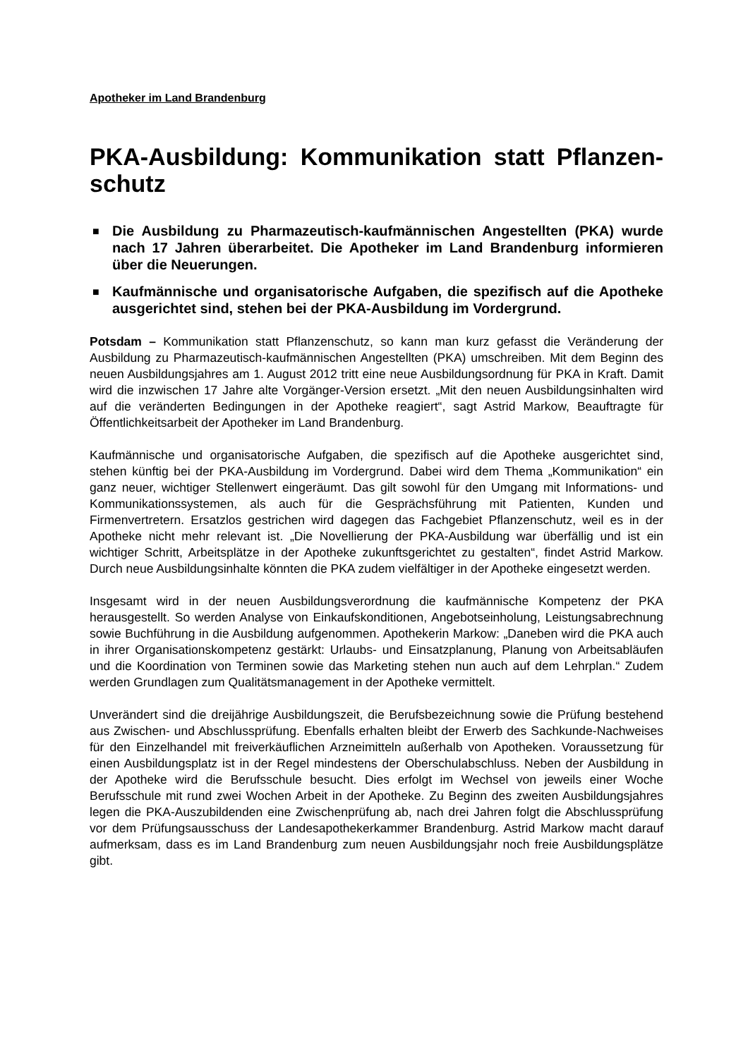Apotheker im Land Brandenburg
PKA-Ausbildung: Kommunikation statt Pflanzen-schutz
■ Die Ausbildung zu Pharmazeutisch-kaufmännischen Angestellten (PKA) wurde nach 17 Jahren überarbeitet. Die Apotheker im Land Brandenburg informieren über die Neuerungen.
■ Kaufmännische und organisatorische Aufgaben, die spezifisch auf die Apotheke ausgerichtet sind, stehen bei der PKA-Ausbildung im Vordergrund.
Potsdam – Kommunikation statt Pflanzenschutz, so kann man kurz gefasst die Veränderung der Ausbildung zu Pharmazeutisch-kaufmännischen Angestellten (PKA) umschreiben. Mit dem Beginn des neuen Ausbildungsjahres am 1. August 2012 tritt eine neue Ausbildungsordnung für PKA in Kraft. Damit wird die inzwischen 17 Jahre alte Vorgänger-Version ersetzt. „Mit den neuen Ausbildungsinhalten wird auf die veränderten Bedingungen in der Apotheke reagiert“, sagt Astrid Markow, Beauftragte für Öffentlichkeitsarbeit der Apotheker im Land Brandenburg.
Kaufmännische und organisatorische Aufgaben, die spezifisch auf die Apotheke ausgerichtet sind, stehen künftig bei der PKA-Ausbildung im Vordergrund. Dabei wird dem Thema „Kommunikation“ ein ganz neuer, wichtiger Stellenwert eingeräumt. Das gilt sowohl für den Umgang mit Informations- und Kommunikationssystemen, als auch für die Gesprächsführung mit Patienten, Kunden und Firmenvertretern. Ersatzlos gestrichen wird dagegen das Fachgebiet Pflanzenschutz, weil es in der Apotheke nicht mehr relevant ist. „Die Novellierung der PKA-Ausbildung war überfällig und ist ein wichtiger Schritt, Arbeitsplätze in der Apotheke zukunftsgerichtet zu gestalten“, findet Astrid Markow. Durch neue Ausbildungsinhalte könnten die PKA zudem vielfältiger in der Apotheke eingesetzt werden.
Insgesamt wird in der neuen Ausbildungsverordnung die kaufmännische Kompetenz der PKA herausgestellt. So werden Analyse von Einkaufskonditionen, Angebotseinholung, Leistungsabrechnung sowie Buchführung in die Ausbildung aufgenommen. Apothekerin Markow: „Daneben wird die PKA auch in ihrer Organisationskompetenz gestärkt: Urlaubs- und Einsatzplanung, Planung von Arbeitsabläufen und die Koordination von Terminen sowie das Marketing stehen nun auch auf dem Lehrplan.“ Zudem werden Grundlagen zum Qualitätsmanagement in der Apotheke vermittelt.
Unverändert sind die dreijährige Ausbildungszeit, die Berufsbezeichnung sowie die Prüfung bestehend aus Zwischen- und Abschlussprüfung. Ebenfalls erhalten bleibt der Erwerb des Sachkunde-Nachweises für den Einzelhandel mit freiverkäuflichen Arzneimitteln außerhalb von Apotheken. Voraussetzung für einen Ausbildungsplatz ist in der Regel mindestens der Oberschulabschluss. Neben der Ausbildung in der Apotheke wird die Berufsschule besucht. Dies erfolgt im Wechsel von jeweils einer Woche Berufsschule mit rund zwei Wochen Arbeit in der Apotheke. Zu Beginn des zweiten Ausbildungsjahres legen die PKA-Auszubildenden eine Zwischenprüfung ab, nach drei Jahren folgt die Abschlussprüfung vor dem Prüfungsausschuss der Landesapothekerkammer Brandenburg. Astrid Markow macht darauf aufmerksam, dass es im Land Brandenburg zum neuen Ausbildungsjahr noch freie Ausbildungsplätze gibt.